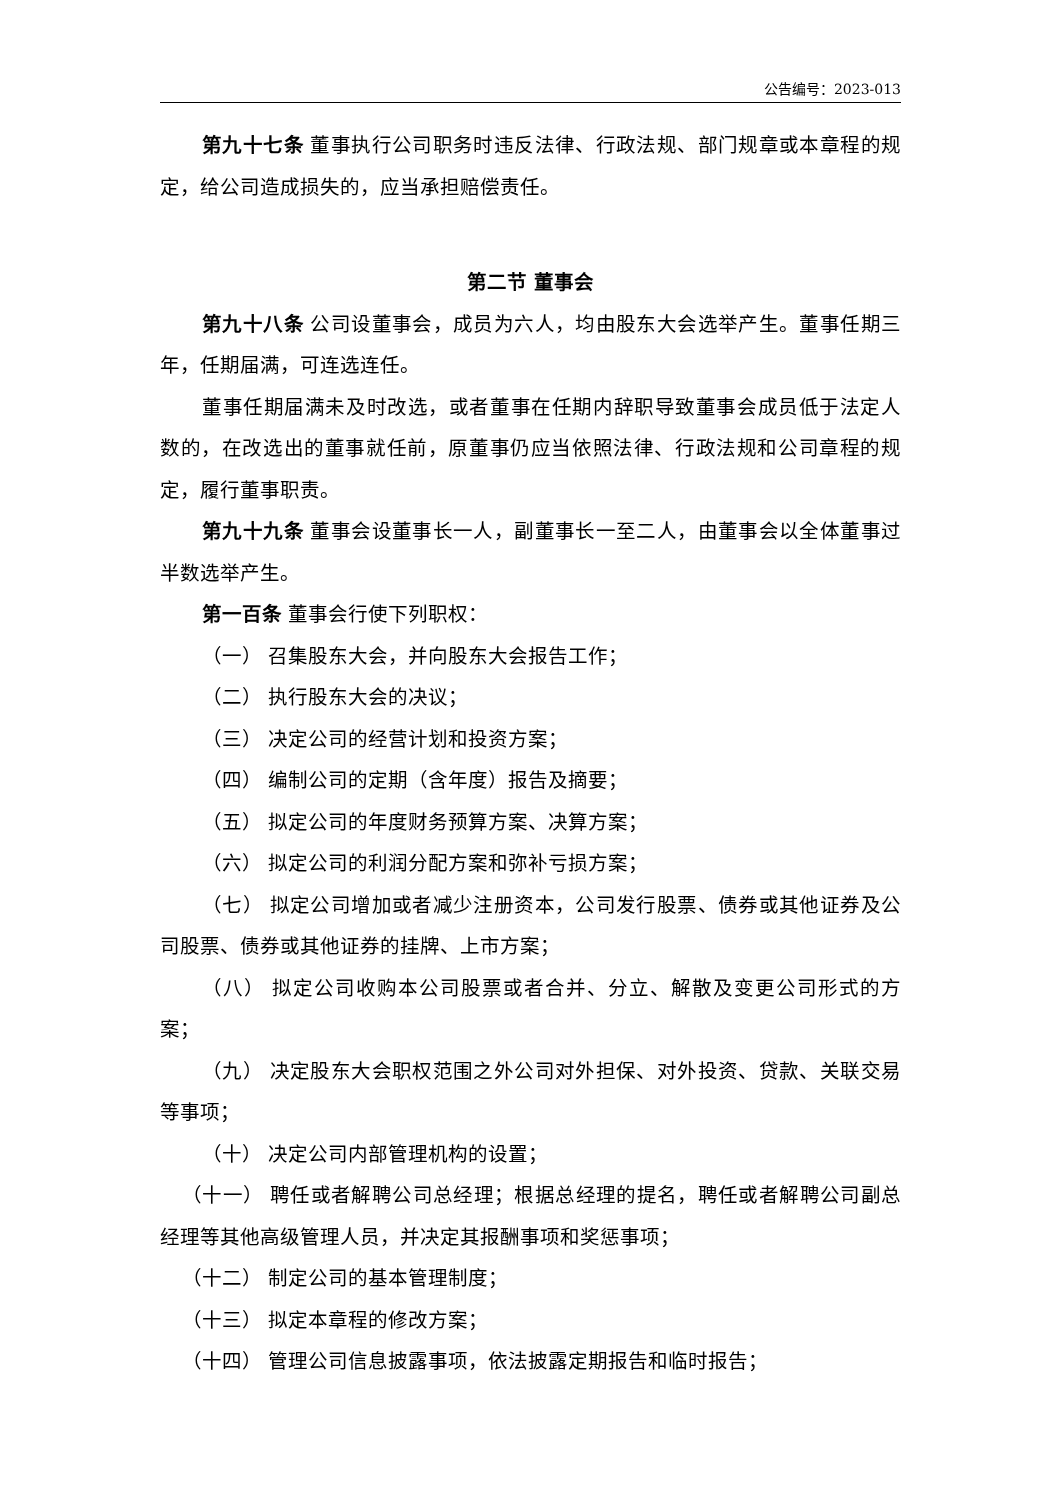公告编号：2023-013
第九十七条 董事执行公司职务时违反法律、行政法规、部门规章或本章程的规定，给公司造成损失的，应当承担赔偿责任。
第二节 董事会
第九十八条 公司设董事会，成员为六人，均由股东大会选举产生。董事任期三年，任期届满，可连选连任。
董事任期届满未及时改选，或者董事在任期内辞职导致董事会成员低于法定人数的，在改选出的董事就任前，原董事仍应当依照法律、行政法规和公司章程的规定，履行董事职责。
第九十九条 董事会设董事长一人，副董事长一至二人，由董事会以全体董事过半数选举产生。
第一百条 董事会行使下列职权：
（一） 召集股东大会，并向股东大会报告工作；
（二） 执行股东大会的决议；
（三） 决定公司的经营计划和投资方案；
（四） 编制公司的定期（含年度）报告及摘要；
（五） 拟定公司的年度财务预算方案、决算方案；
（六） 拟定公司的利润分配方案和弥补亏损方案；
（七） 拟定公司增加或者减少注册资本，公司发行股票、债券或其他证券及公司股票、债券或其他证券的挂牌、上市方案；
（八） 拟定公司收购本公司股票或者合并、分立、解散及变更公司形式的方案；
（九） 决定股东大会职权范围之外公司对外担保、对外投资、贷款、关联交易等事项；
（十） 决定公司内部管理机构的设置；
（十一） 聘任或者解聘公司总经理；根据总经理的提名，聘任或者解聘公司副总经理等其他高级管理人员，并决定其报酬事项和奖惩事项；
（十二） 制定公司的基本管理制度；
（十三） 拟定本章程的修改方案；
（十四） 管理公司信息披露事项，依法披露定期报告和临时报告；